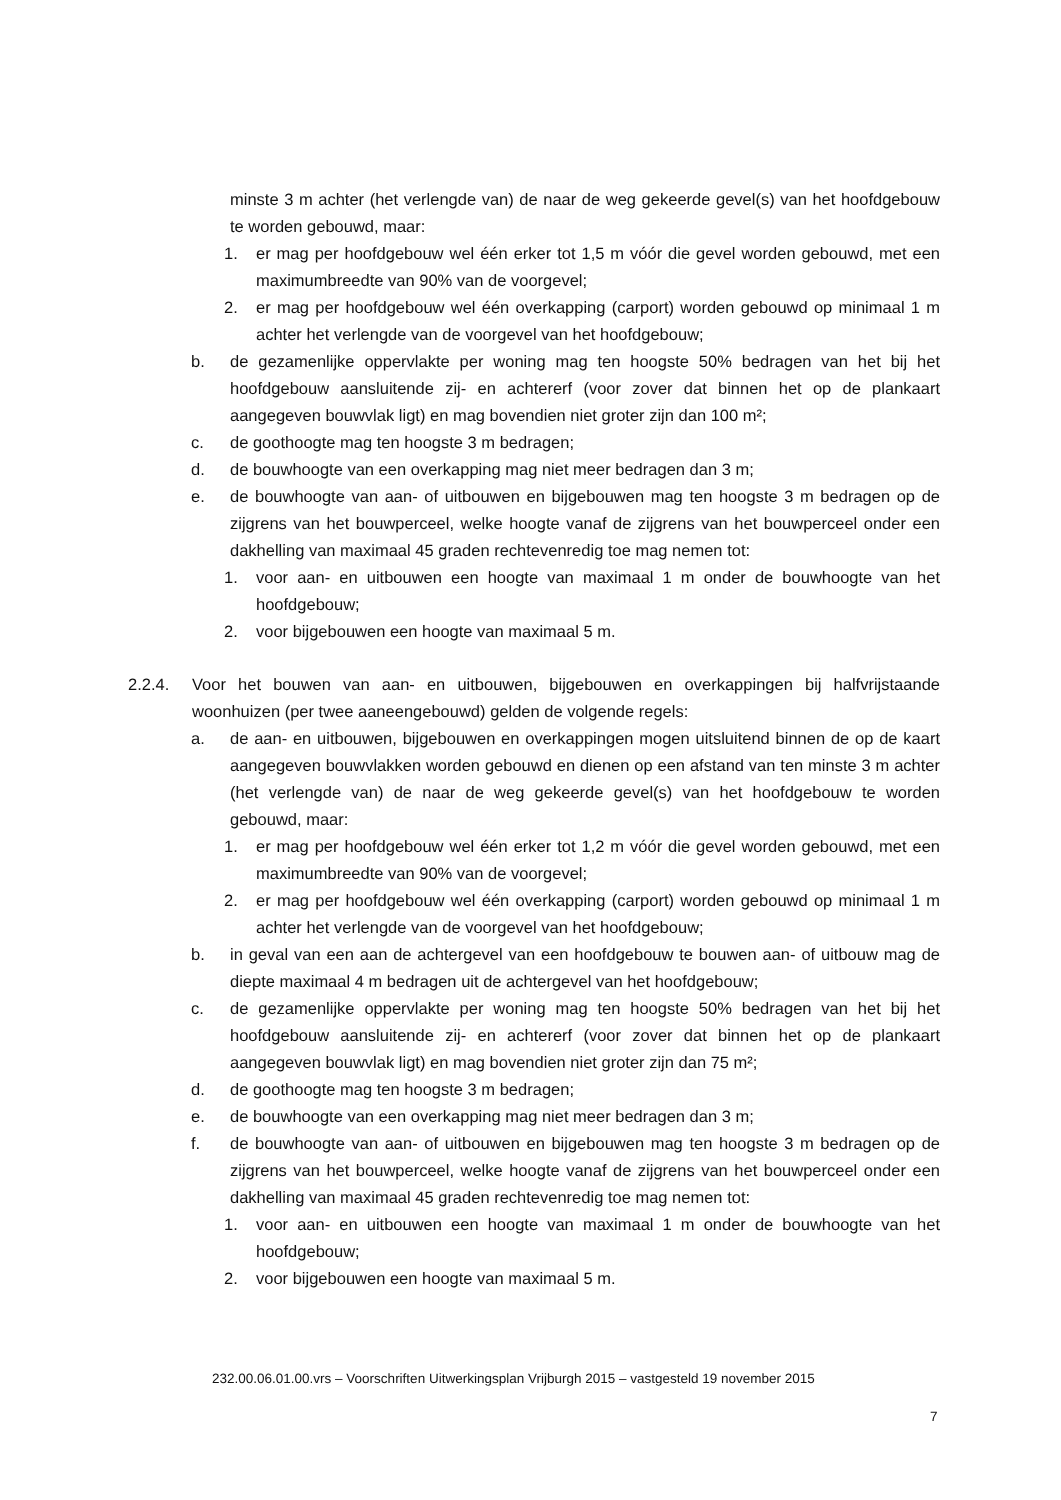minste 3 m achter (het verlengde van) de naar de weg gekeerde gevel(s) van het hoofdgebouw te worden gebouwd, maar:
1. er mag per hoofdgebouw wel één erker tot 1,5 m vóór die gevel worden gebouwd, met een maximumbreedte van 90% van de voorgevel;
2. er mag per hoofdgebouw wel één overkapping (carport) worden gebouwd op minimaal 1 m achter het verlengde van de voorgevel van het hoofdgebouw;
b. de gezamenlijke oppervlakte per woning mag ten hoogste 50% bedragen van het bij het hoofdgebouw aansluitende zij- en achtererf (voor zover dat binnen het op de plankaart aangegeven bouwvlak ligt) en mag bovendien niet groter zijn dan 100 m²;
c. de goothoogte mag ten hoogste 3 m bedragen;
d. de bouwhoogte van een overkapping mag niet meer bedragen dan 3 m;
e. de bouwhoogte van aan- of uitbouwen en bijgebouwen mag ten hoogste 3 m bedragen op de zijgrens van het bouwperceel, welke hoogte vanaf de zijgrens van het bouwperceel onder een dakhelling van maximaal 45 graden rechtevenredig toe mag nemen tot:
1. voor aan- en uitbouwen een hoogte van maximaal 1 m onder de bouwhoogte van het hoofdgebouw;
2. voor bijgebouwen een hoogte van maximaal 5 m.
2.2.4. Voor het bouwen van aan- en uitbouwen, bijgebouwen en overkappingen bij halfvrijstaande woonhuizen (per twee aaneengebouwd) gelden de volgende regels:
a. de aan- en uitbouwen, bijgebouwen en overkappingen mogen uitsluitend binnen de op de kaart aangegeven bouwvlakken worden gebouwd en dienen op een afstand van ten minste 3 m achter (het verlengde van) de naar de weg gekeerde gevel(s) van het hoofdgebouw te worden gebouwd, maar:
1. er mag per hoofdgebouw wel één erker tot 1,2 m vóór die gevel worden gebouwd, met een maximumbreedte van 90% van de voorgevel;
2. er mag per hoofdgebouw wel één overkapping (carport) worden gebouwd op minimaal 1 m achter het verlengde van de voorgevel van het hoofdgebouw;
b. in geval van een aan de achtergevel van een hoofdgebouw te bouwen aan- of uitbouw mag de diepte maximaal 4 m bedragen uit de achtergevel van het hoofdgebouw;
c. de gezamenlijke oppervlakte per woning mag ten hoogste 50% bedragen van het bij het hoofdgebouw aansluitende zij- en achtererf (voor zover dat binnen het op de plankaart aangegeven bouwvlak ligt) en mag bovendien niet groter zijn dan 75 m²;
d. de goothoogte mag ten hoogste 3 m bedragen;
e. de bouwhoogte van een overkapping mag niet meer bedragen dan 3 m;
f. de bouwhoogte van aan- of uitbouwen en bijgebouwen mag ten hoogste 3 m bedragen op de zijgrens van het bouwperceel, welke hoogte vanaf de zijgrens van het bouwperceel onder een dakhelling van maximaal 45 graden rechtevenredig toe mag nemen tot:
1. voor aan- en uitbouwen een hoogte van maximaal 1 m onder de bouwhoogte van het hoofdgebouw;
2. voor bijgebouwen een hoogte van maximaal 5 m.
232.00.06.01.00.vrs – Voorschriften Uitwerkingsplan Vrijburgh 2015 – vastgesteld 19 november 2015
7